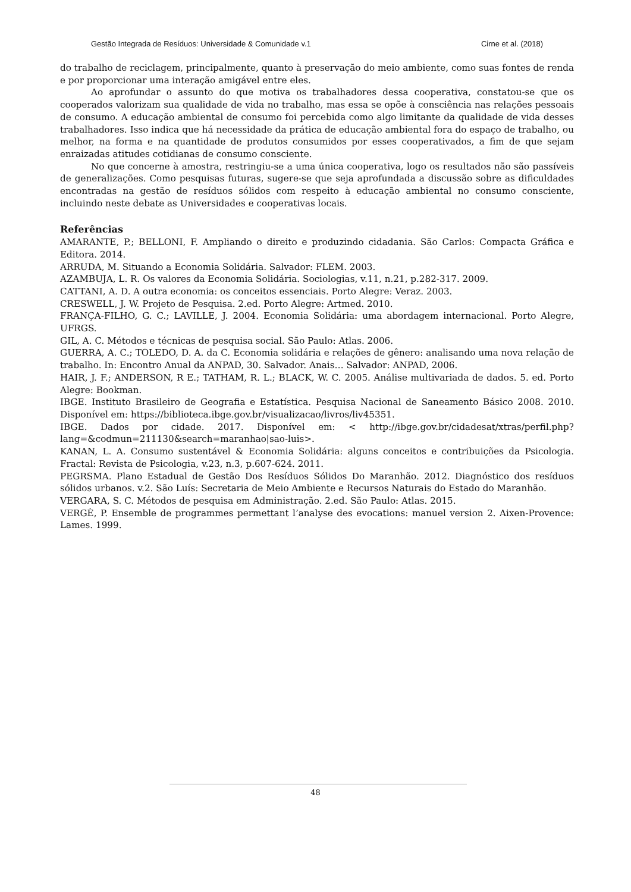Gestão Integrada de Resíduos: Universidade & Comunidade v.1 Cirne et al. (2018)
do trabalho de reciclagem, principalmente, quanto à preservação do meio ambiente, como suas fontes de renda e por proporcionar uma interação amigável entre eles.
Ao aprofundar o assunto do que motiva os trabalhadores dessa cooperativa, constatou-se que os cooperados valorizam sua qualidade de vida no trabalho, mas essa se opõe à consciência nas relações pessoais de consumo. A educação ambiental de consumo foi percebida como algo limitante da qualidade de vida desses trabalhadores. Isso indica que há necessidade da prática de educação ambiental fora do espaço de trabalho, ou melhor, na forma e na quantidade de produtos consumidos por esses cooperativados, a fim de que sejam enraizadas atitudes cotidianas de consumo consciente.
No que concerne à amostra, restringiu-se a uma única cooperativa, logo os resultados não são passíveis de generalizações. Como pesquisas futuras, sugere-se que seja aprofundada a discussão sobre as dificuldades encontradas na gestão de resíduos sólidos com respeito à educação ambiental no consumo consciente, incluindo neste debate as Universidades e cooperativas locais.
Referências
AMARANTE, P.; BELLONI, F. Ampliando o direito e produzindo cidadania. São Carlos: Compacta Gráfica e Editora. 2014.
ARRUDA, M. Situando a Economia Solidária. Salvador: FLEM. 2003.
AZAMBUJA, L. R. Os valores da Economia Solidária. Sociologias, v.11, n.21, p.282-317. 2009.
CATTANI, A. D. A outra economia: os conceitos essenciais. Porto Alegre: Veraz. 2003.
CRESWELL, J. W. Projeto de Pesquisa. 2.ed. Porto Alegre: Artmed. 2010.
FRANÇA-FILHO, G. C.; LAVILLE, J. 2004. Economia Solidária: uma abordagem internacional. Porto Alegre, UFRGS.
GIL, A. C. Métodos e técnicas de pesquisa social. São Paulo: Atlas. 2006.
GUERRA, A. C.; TOLEDO, D. A. da C. Economia solidária e relações de gênero: analisando uma nova relação de trabalho. In: Encontro Anual da ANPAD, 30. Salvador. Anais… Salvador: ANPAD, 2006.
HAIR, J. F.; ANDERSON, R E.; TATHAM, R. L.; BLACK, W. C. 2005. Análise multivariada de dados. 5. ed. Porto Alegre: Bookman.
IBGE. Instituto Brasileiro de Geografia e Estatística. Pesquisa Nacional de Saneamento Básico 2008. 2010. Disponível em: https://biblioteca.ibge.gov.br/visualizacao/livros/liv45351.
IBGE. Dados por cidade. 2017. Disponível em: < http://ibge.gov.br/cidadesat/xtras/perfil.php?lang=&codmun=211130&search=maranhao|sao-luis>.
KANAN, L. A. Consumo sustentável & Economia Solidária: alguns conceitos e contribuições da Psicologia. Fractal: Revista de Psicologia, v.23, n.3, p.607-624. 2011.
PEGRSMA. Plano Estadual de Gestão Dos Resíduos Sólidos Do Maranhão. 2012. Diagnóstico dos resíduos sólidos urbanos. v.2. São Luís: Secretaria de Meio Ambiente e Recursos Naturais do Estado do Maranhão.
VERGARA, S. C. Métodos de pesquisa em Administração. 2.ed. São Paulo: Atlas. 2015.
VERGÈ, P. Ensemble de programmes permettant l’analyse des evocations: manuel version 2. Aixen-Provence: Lames. 1999.
48